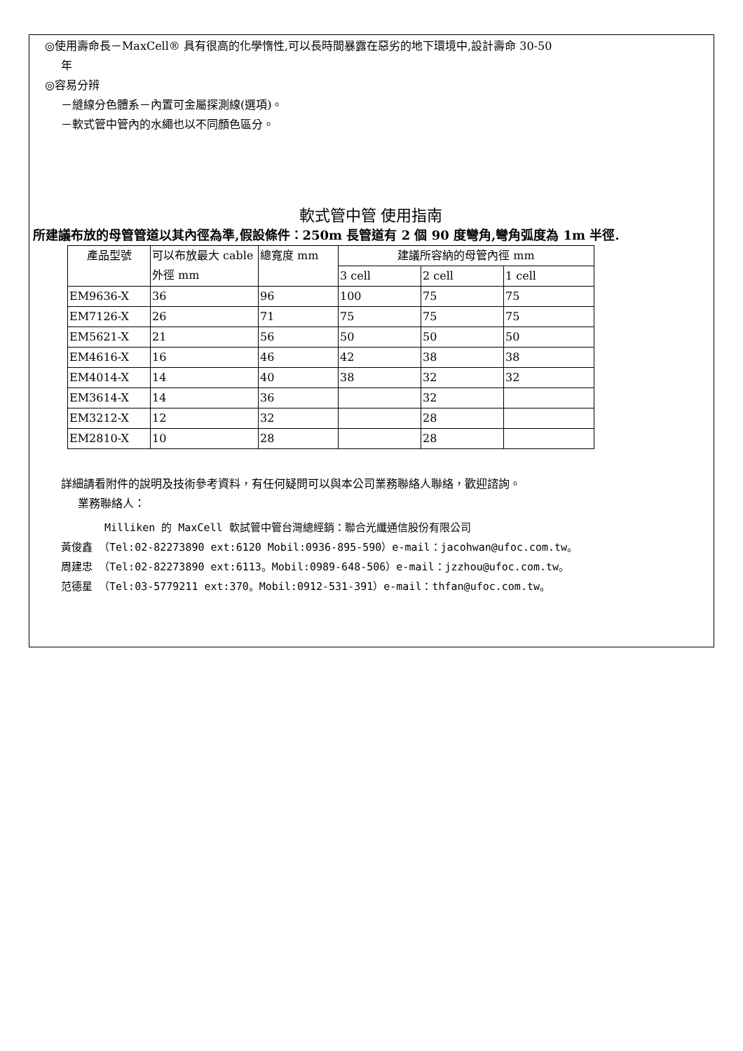◎使用壽命長－MaxCell® 具有很高的化學惰性,可以長時間暴露在惡劣的地下環境中,設計壽命 30-50
年
◎容易分辨
－縫線分色體系－內置可金屬探測線(選項)。
－軟式管中管內的水繩也以不同顏色區分。
軟式管中管 使用指南
所建議布放的母管管道以其內徑為準,假設條件：250m 長管道有 2 個 90 度彎角,彎角弧度為 1m 半徑.
| 產品型號 | 可以布放最大 cable 外徑 mm | 總寬度 mm | 建議所容納的母管內徑 mm | | |
| --- | --- | --- | --- | --- | --- |
| | | | 3 cell | 2 cell | 1 cell |
| EM9636-X | 36 | 96 | 100 | 75 | 75 |
| EM7126-X | 26 | 71 | 75 | 75 | 75 |
| EM5621-X | 21 | 56 | 50 | 50 | 50 |
| EM4616-X | 16 | 46 | 42 | 38 | 38 |
| EM4014-X | 14 | 40 | 38 | 32 | 32 |
| EM3614-X | 14 | 36 | | 32 | |
| EM3212-X | 12 | 32 | | 28 | |
| EM2810-X | 10 | 28 | | 28 | |
詳細請看附件的說明及技術參考資料，有任何疑問可以與本公司業務聯絡人聯絡，歡迎諮詢。
業務聯絡人：
Milliken 的 MaxCell 軟試管中管台灣總經銷：聯合光纖通信股份有限公司
黃俊鑫 （Tel:02-82273890 ext:6120 Mobil:0936-895-590）e-mail：jacohwan@ufoc.com.tw。
周建忠 （Tel:02-82273890 ext:6113。Mobil:0989-648-506）e-mail：jzzhou@ufoc.com.tw。
范德星 （Tel:03-5779211 ext:370。Mobil:0912-531-391）e-mail：thfan@ufoc.com.tw。